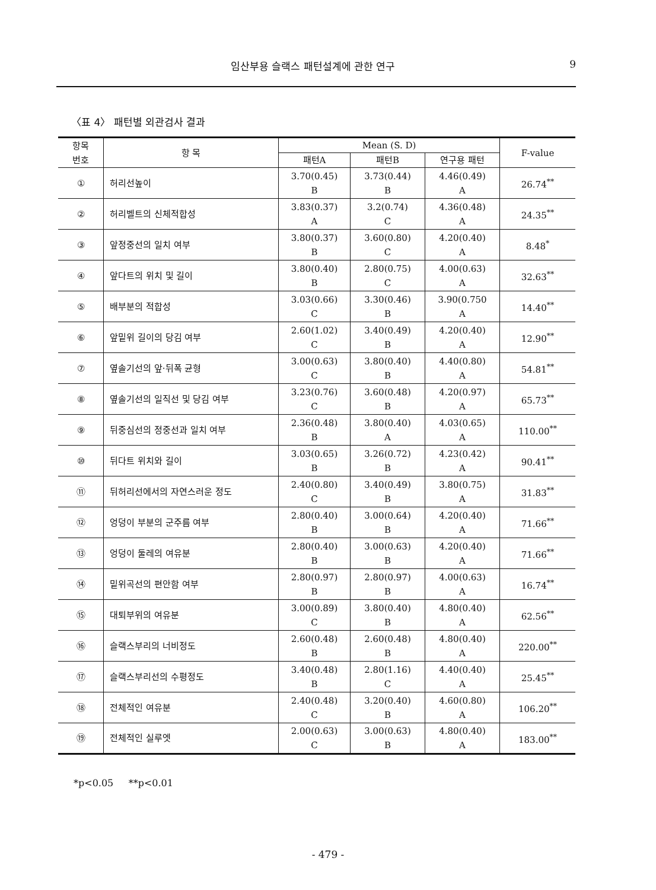임산부용 슬랙스 패턴설계에 관한 연구 9
〈표 4〉 패턴별 외관검사 결과
| 항목 번호 | 항 목 | Mean (S. D) | | | F-value |
| --- | --- | --- | --- | --- | --- |
| | | 패턴A | 패턴B | 연구용 패턴 | |
| ① | 허리선높이 | 3.70(0.45) B | 3.73(0.44) B | 4.46(0.49) A | 26.74<sup>**</sup> |
| ② | 허리벨트의 신체적합성 | 3.83(0.37) A | 3.2(0.74) C | 4.36(0.48) A | 24.35<sup>**</sup> |
| ③ | 앞정중선의 일치 여부 | 3.80(0.37) B | 3.60(0.80) C | 4.20(0.40) A | 8.48<sup>*</sup> |
| ④ | 앞다트의 위치 및 길이 | 3.80(0.40) B | 2.80(0.75) C | 4.00(0.63) A | 32.63<sup>**</sup> |
| ⑤ | 배부분의 적합성 | 3.03(0.66) C | 3.30(0.46) B | 3.90(0.750 A | 14.40<sup>**</sup> |
| ⑥ | 앞밑위 길이의 당김 여부 | 2.60(1.02) C | 3.40(0.49) B | 4.20(0.40) A | 12.90<sup>**</sup> |
| ⑦ | 옆솔기선의 앞·뒤폭 균형 | 3.00(0.63) C | 3.80(0.40) B | 4.40(0.80) A | 54.81<sup>**</sup> |
| ⑧ | 옆솔기선의 일직선 및 당김 여부 | 3.23(0.76) C | 3.60(0.48) B | 4.20(0.97) A | 65.73<sup>**</sup> |
| ⑨ | 뒤중심선의 정중선과 일치 여부 | 2.36(0.48) B | 3.80(0.40) A | 4.03(0.65) A | 110.00<sup>**</sup> |
| ⑩ | 뒤다트 위치와 길이 | 3.03(0.65) B | 3.26(0.72) B | 4.23(0.42) A | 90.41<sup>**</sup> |
| ⑪ | 뒤허리선에서의 자연스러운 정도 | 2.40(0.80) C | 3.40(0.49) B | 3.80(0.75) A | 31.83<sup>**</sup> |
| ⑫ | 엉덩이 부분의 군주름 여부 | 2.80(0.40) B | 3.00(0.64) B | 4.20(0.40) A | 71.66<sup>**</sup> |
| ⑬ | 엉덩이 둘레의 여유분 | 2.80(0.40) B | 3.00(0.63) B | 4.20(0.40) A | 71.66<sup>**</sup> |
| ⑭ | 밑위곡선의 편안함 여부 | 2.80(0.97) B | 2.80(0.97) B | 4.00(0.63) A | 16.74<sup>**</sup> |
| ⑮ | 대퇴부위의 여유분 | 3.00(0.89) C | 3.80(0.40) B | 4.80(0.40) A | 62.56<sup>**</sup> |
| ⑯ | 슬랙스부리의 너비정도 | 2.60(0.48) B | 2.60(0.48) B | 4.80(0.40) A | 220.00<sup>**</sup> |
| ⑰ | 슬랙스부리선의 수평정도 | 3.40(0.48) B | 2.80(1.16) C | 4.40(0.40) A | 25.45<sup>**</sup> |
| ⑱ | 전체적인 여유분 | 2.40(0.48) C | 3.20(0.40) B | 4.60(0.80) A | 106.20<sup>**</sup> |
| ⑲ | 전체적인 실루엣 | 2.00(0.63) C | 3.00(0.63) B | 4.80(0.40) A | 183.00<sup>**</sup> |
*p<0.05 **p<0.01
- 479 -